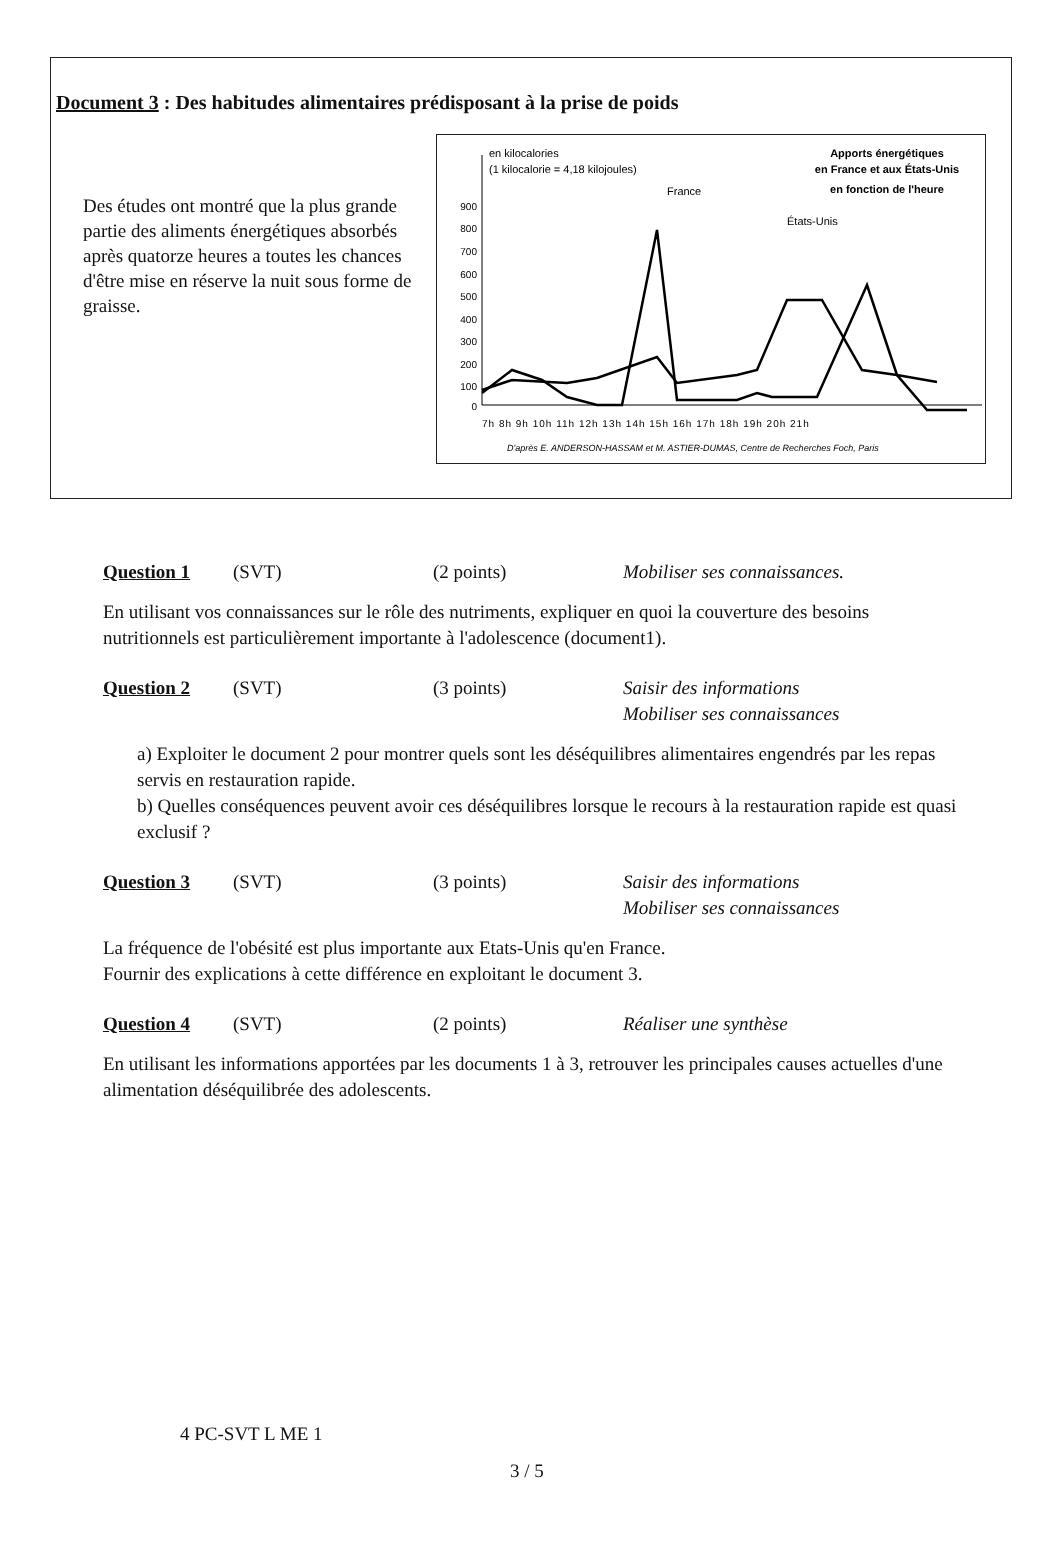Document 3 : Des habitudes alimentaires prédisposant à la prise de poids
Des études ont montré que la plus grande partie des aliments énergétiques absorbés après quatorze heures a toutes les chances d'être mise en réserve la nuit sous forme de graisse.
en kilocalories
(1 kilocalorie = 4,18 kilojoules)
Apports énergétiques
en France et aux États-Unis
en fonction de l'heure
900
800
700
600
500
400
300
200
100
0
France
États-Unis
7h 8h 9h 10h 11h 12h 13h 14h 15h 16h 17h 18h 19h 20h 21h
D'après E. ANDERSON-HASSAM et M. ASTIER-DUMAS, Centre de Recherches Foch, Paris
Question 1 (SVT) (2 points) Mobiliser ses connaissances.
En utilisant vos connaissances sur le rôle des nutriments, expliquer en quoi la couverture des besoins nutritionnels est particulièrement importante à l'adolescence (document1).
Question 2 (SVT) (3 points) Saisir des informations
Mobiliser ses connaissances
a) Exploiter le document 2 pour montrer quels sont les déséquilibres alimentaires engendrés par les repas servis en restauration rapide.
b) Quelles conséquences peuvent avoir ces déséquilibres lorsque le recours à la restauration rapide est quasi exclusif ?
Question 3 (SVT) (3 points) Saisir des informations
Mobiliser ses connaissances
La fréquence de l'obésité est plus importante aux Etats-Unis qu'en France.
Fournir des explications à cette différence en exploitant le document 3.
Question 4 (SVT) (2 points) Réaliser une synthèse
En utilisant les informations apportées par les documents 1 à 3, retrouver les principales causes actuelles d'une alimentation déséquilibrée des adolescents.
4 PC-SVT L ME 1
3 / 5